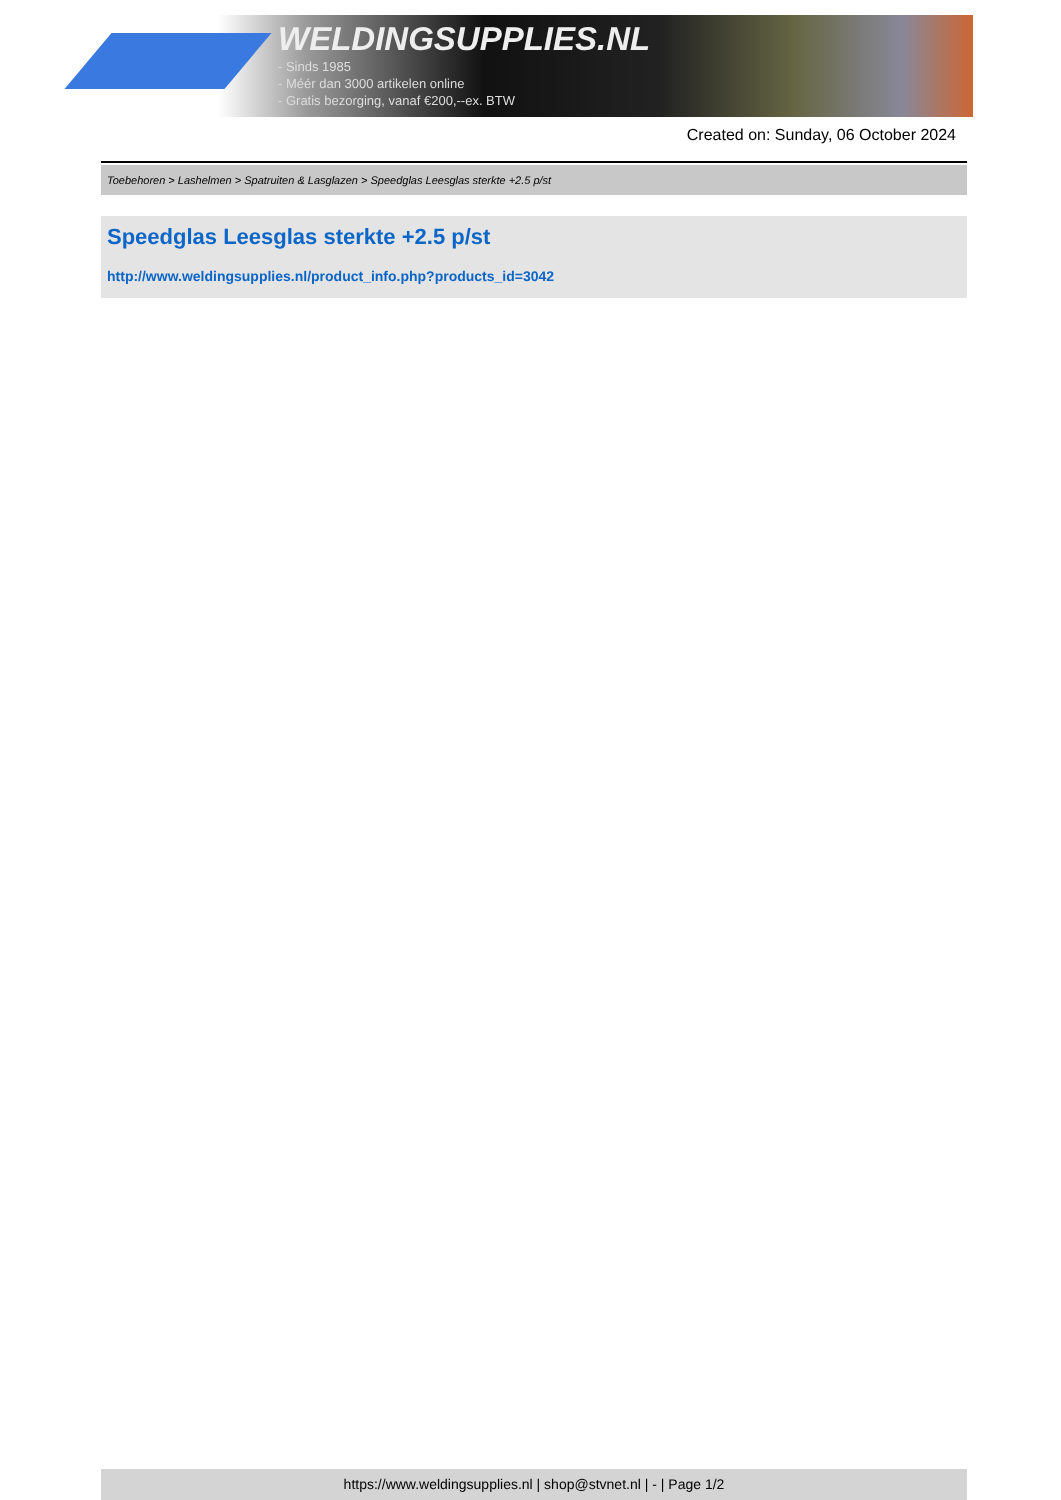WELDINGSUPPLIES.NL
- Sinds 1985
- Méér dan 3000 artikelen online
- Gratis bezorging, vanaf €200,--ex. BTW
Created on: Sunday, 06 October 2024
Toebehoren > Lashelmen > Spatruiten & Lasglazen > Speedglas Leesglas sterkte +2.5 p/st
Speedglas Leesglas sterkte +2.5 p/st
http://www.weldingsupplies.nl/product_info.php?products_id=3042
https://www.weldingsupplies.nl | shop@stvnet.nl | - | Page 1/2